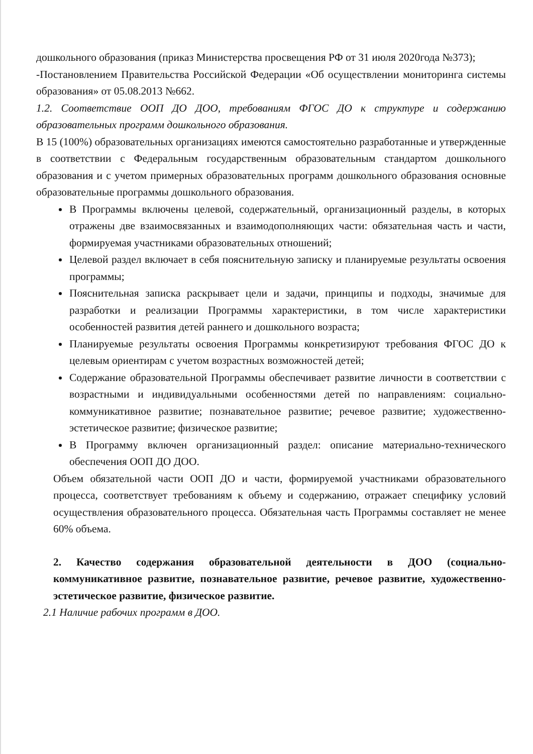дошкольного образования (приказ Министерства просвещения РФ от 31 июля 2020года №373);
-Постановлением Правительства Российской Федерации «Об осуществлении мониторинга системы образования» от 05.08.2013 №662.
1.2. Соответствие ООП ДО ДОО, требованиям ФГОС ДО к структуре и содержанию образовательных программ дошкольного образования.
В 15 (100%) образовательных организациях имеются самостоятельно разработанные и утвержденные в соответствии с Федеральным государственным образовательным стандартом дошкольного образования и с учетом примерных образовательных программ дошкольного образования основные образовательные программы дошкольного образования.
В Программы включены целевой, содержательный, организационный разделы, в которых отражены две взаимосвязанных и взаимодополняющих части: обязательная часть и части, формируемая участниками образовательных отношений;
Целевой раздел включает в себя пояснительную записку и планируемые результаты освоения программы;
Пояснительная записка раскрывает цели и задачи, принципы и подходы, значимые для разработки и реализации Программы характеристики, в том числе характеристики особенностей развития детей раннего и дошкольного возраста;
Планируемые результаты освоения Программы конкретизируют требования ФГОС ДО к целевым ориентирам с учетом возрастных возможностей детей;
Содержание образовательной Программы обеспечивает развитие личности в соответствии с возрастными и индивидуальными особенностями детей по направлениям: социально- коммуникативное развитие; познавательное развитие; речевое развитие; художественно-эстетическое развитие; физическое развитие;
В Программу включен организационный раздел: описание материально-технического обеспечения ООП ДО ДОО.
Объем обязательной части ООП ДО и части, формируемой участниками образовательного процесса, соответствует требованиям к объему и содержанию, отражает специфику условий осуществления образовательного процесса. Обязательная часть Программы составляет не менее 60% объема.
2. Качество содержания образовательной деятельности в ДОО (социально-коммуникативное развитие, познавательное развитие, речевое развитие, художественно- эстетическое развитие, физическое развитие.
2.1 Наличие рабочих программ в ДОО.